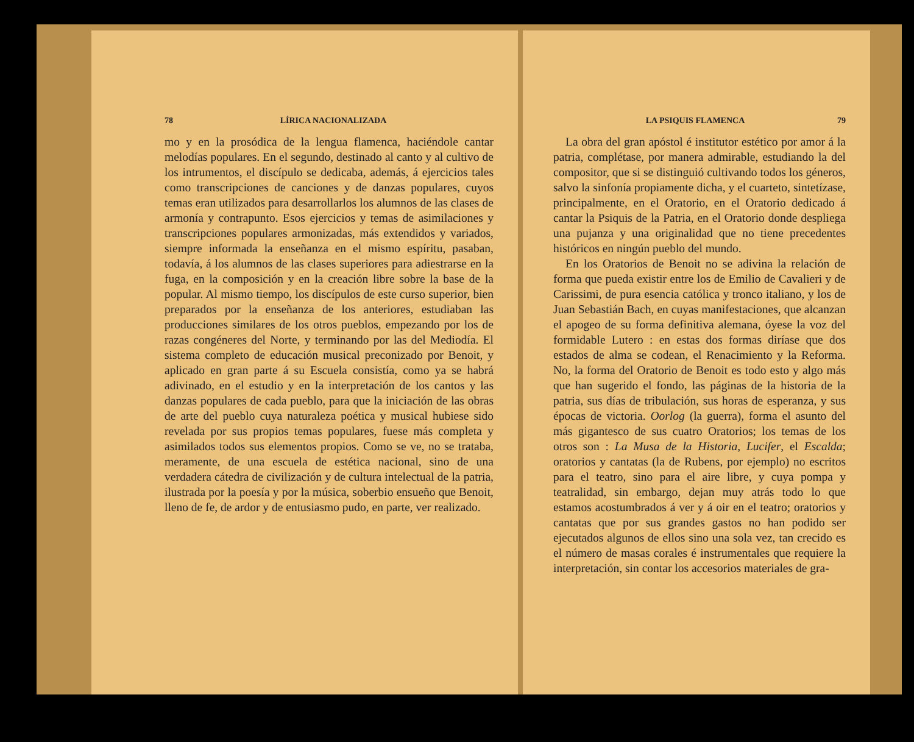78 LÍRICA NACIONALIZADA
mo y en la prosódica de la lengua flamenca, haciéndole cantar melodías populares. En el segundo, destinado al canto y al cultivo de los intrumentos, el discípulo se dedicaba, además, á ejercicios tales como transcripciones de canciones y de danzas populares, cuyos temas eran utilizados para desarrollarlos los alumnos de las clases de armonía y contrapunto. Esos ejercicios y temas de asimilaciones y transcripciones populares armonizadas, más extendidos y variados, siempre informada la enseñanza en el mismo espíritu, pasaban, todavía, á los alumnos de las clases superiores para adiestrarse en la fuga, en la composición y en la creación libre sobre la base de la popular. Al mismo tiempo, los discípulos de este curso superior, bien preparados por la enseñanza de los anteriores, estudiaban las producciones similares de los otros pueblos, empezando por los de razas congéneres del Norte, y terminando por las del Mediodía. El sistema completo de educación musical preconizado por Benoit, y aplicado en gran parte á su Escuela consistía, como ya se habrá adivinado, en el estudio y en la interpretación de los cantos y las danzas populares de cada pueblo, para que la iniciación de las obras de arte del pueblo cuya naturaleza poética y musical hubiese sido revelada por sus propios temas populares, fuese más completa y asimilados todos sus elementos propios. Como se ve, no se trataba, meramente, de una escuela de estética nacional, sino de una verdadera cátedra de civilización y de cultura intelectual de la patria, ilustrada por la poesía y por la música, soberbio ensueño que Benoit, lleno de fe, de ardor y de entusiasmo pudo, en parte, ver realizado.
LA PSIQUIS FLAMENCA 79
La obra del gran apóstol é institutor estético por amor á la patria, complétase, por manera admirable, estudiando la del compositor, que si se distinguió cultivando todos los géneros, salvo la sinfonía propiamente dicha, y el cuarteto, sintetízase, principalmente, en el Oratorio, en el Oratorio dedicado á cantar la Psiquis de la Patria, en el Oratorio donde despliega una pujanza y una originalidad que no tiene precedentes históricos en ningún pueblo del mundo.
En los Oratorios de Benoit no se adivina la relación de forma que pueda existir entre los de Emilio de Cavalieri y de Carissimi, de pura esencia católica y tronco italiano, y los de Juan Sebastián Bach, en cuyas manifestaciones, que alcanzan el apogeo de su forma definitiva alemana, óyese la voz del formidable Lutero : en estas dos formas diríase que dos estados de alma se codean, el Renacimiento y la Reforma. No, la forma del Oratorio de Benoit es todo esto y algo más que han sugerido el fondo, las páginas de la historia de la patria, sus días de tribulación, sus horas de esperanza, y sus épocas de victoria. Oorlog (la guerra), forma el asunto del más gigantesco de sus cuatro Oratorios; los temas de los otros son : La Musa de la Historia, Lucifer, el Escalda; oratorios y cantatas (la de Rubens, por ejemplo) no escritos para el teatro, sino para el aire libre, y cuya pompa y teatralidad, sin embargo, dejan muy atrás todo lo que estamos acostumbrados á ver y á oir en el teatro; oratorios y cantatas que por sus grandes gastos no han podido ser ejecutados algunos de ellos sino una sola vez, tan crecido es el número de masas corales é instrumentales que requiere la interpretación, sin contar los accesorios materiales de gra-